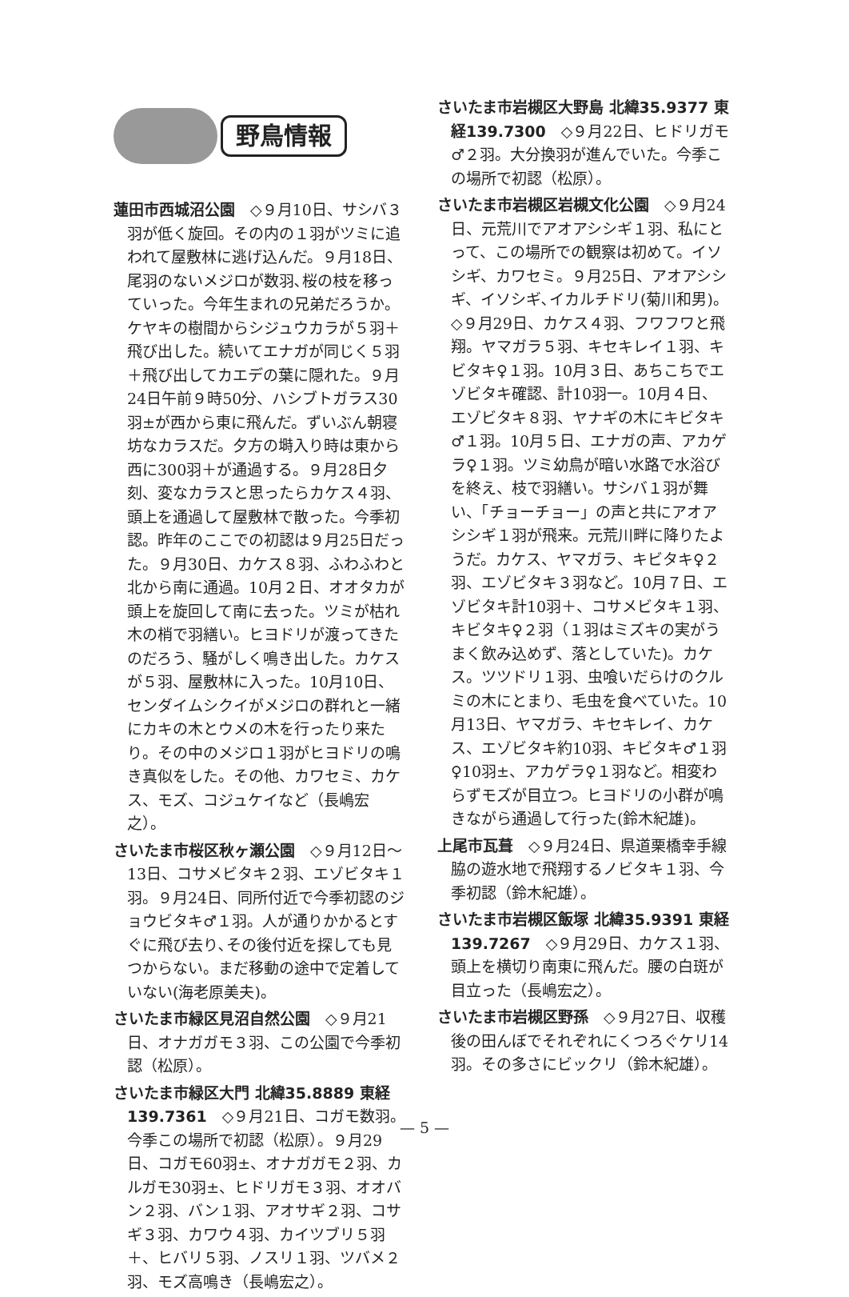野鳥情報
蓮田市西城沼公園　◇９月10日、サシバ３羽が低く旋回。その内の１羽がツミに追われて屋敷林に逃げ込んだ。９月18日、尾羽のないメジロが数羽､桜の枝を移っていった。今年生まれの兄弟だろうか。ケヤキの樹間からシジュウカラが５羽＋飛び出した。続いてエナガが同じく５羽＋飛び出してカエデの葉に隠れた。９月24日午前９時50分、ハシブトガラス30羽±が西から東に飛んだ。ずいぶん朝寝坊なカラスだ。夕方の塒入り時は東から西に300羽＋が通過する。９月28日夕刻、変なカラスと思ったらカケス４羽、頭上を通過して屋敷林で散った。今季初認。昨年のここでの初認は９月25日だった。９月30日、カケス８羽、ふわふわと北から南に通過。10月２日、オオタカが頭上を旋回して南に去った。ツミが枯れ木の梢で羽繕い。ヒヨドリが渡ってきたのだろう、騒がしく鳴き出した。カケスが５羽、屋敷林に入った。10月10日、センダイムシクイがメジロの群れと一緒にカキの木とウメの木を行ったり来たり。その中のメジロ１羽がヒヨドリの鳴き真似をした。その他、カワセミ、カケス、モズ、コジュケイなど（長嶋宏之）。
さいたま市桜区秋ヶ瀬公園　◇９月12日～13日、コサメビタキ２羽、エゾビタキ１羽。９月24日、同所付近で今季初認のジョウビタキ♂１羽。人が通りかかるとすぐに飛び去り､その後付近を探しても見つからない。まだ移動の途中で定着していない(海老原美夫)。
さいたま市緑区見沼自然公園　◇９月21日、オナガガモ３羽、この公園で今季初認（松原）。
さいたま市緑区大門 北緯35.8889 東経139.7361　◇９月21日、コガモ数羽。今季この場所で初認（松原）。９月29日、コガモ60羽±、オナガガモ２羽、カルガモ30羽±、ヒドリガモ３羽、オオバン２羽、バン１羽、アオサギ２羽、コサギ３羽、カワウ４羽、カイツブリ５羽＋、ヒバリ５羽、ノスリ１羽、ツバメ２羽、モズ高鳴き（長嶋宏之）。
さいたま市岩槻区大野島 北緯35.9377 東経139.7300　◇９月22日、ヒドリガモ♂２羽。大分換羽が進んでいた。今季この場所で初認（松原）。
さいたま市岩槻区岩槻文化公園　◇９月24日、元荒川でアオアシシギ１羽、私にとって、この場所での観察は初めて。イソシギ、カワセミ。９月25日、アオアシシギ、イソシギ､イカルチドリ(菊川和男)。◇９月29日、カケス４羽、フワフワと飛翔。ヤマガラ５羽、キセキレイ１羽、キビタキ♀１羽。10月３日、あちこちでエゾビタキ確認、計10羽一。10月４日、エゾビタキ８羽、ヤナギの木にキビタキ♂１羽。10月５日、エナガの声、アカゲラ♀１羽。ツミ幼鳥が暗い水路で水浴びを終え、枝で羽繕い。サシバ１羽が舞い、「チョーチョー」の声と共にアオアシシギ１羽が飛来。元荒川畔に降りたようだ。カケス、ヤマガラ、キビタキ♀２羽、エゾビタキ３羽など。10月７日、エゾビタキ計10羽＋、コサメビタキ１羽、キビタキ♀２羽（１羽はミズキの実がうまく飲み込めず、落としていた)。カケス。ツツドリ１羽、虫喰いだらけのクルミの木にとまり、毛虫を食べていた。10月13日、ヤマガラ、キセキレイ、カケス、エゾビタキ約10羽、キビタキ♂１羽♀10羽±、アカゲラ♀１羽など。相変わらずモズが目立つ。ヒヨドリの小群が鳴きながら通過して行った(鈴木紀雄)。
上尾市瓦葺　◇９月24日、県道栗橋幸手線脇の遊水地で飛翔するノビタキ１羽、今季初認（鈴木紀雄）。
さいたま市岩槻区飯塚 北緯35.9391 東経139.7267　◇９月29日、カケス１羽、頭上を横切り南東に飛んだ。腰の白斑が目立った（長嶋宏之）。
さいたま市岩槻区野孫　◇９月27日、収穫後の田んぼでそれぞれにくつろぐケリ14羽。その多さにビックリ（鈴木紀雄）。
— 5 —